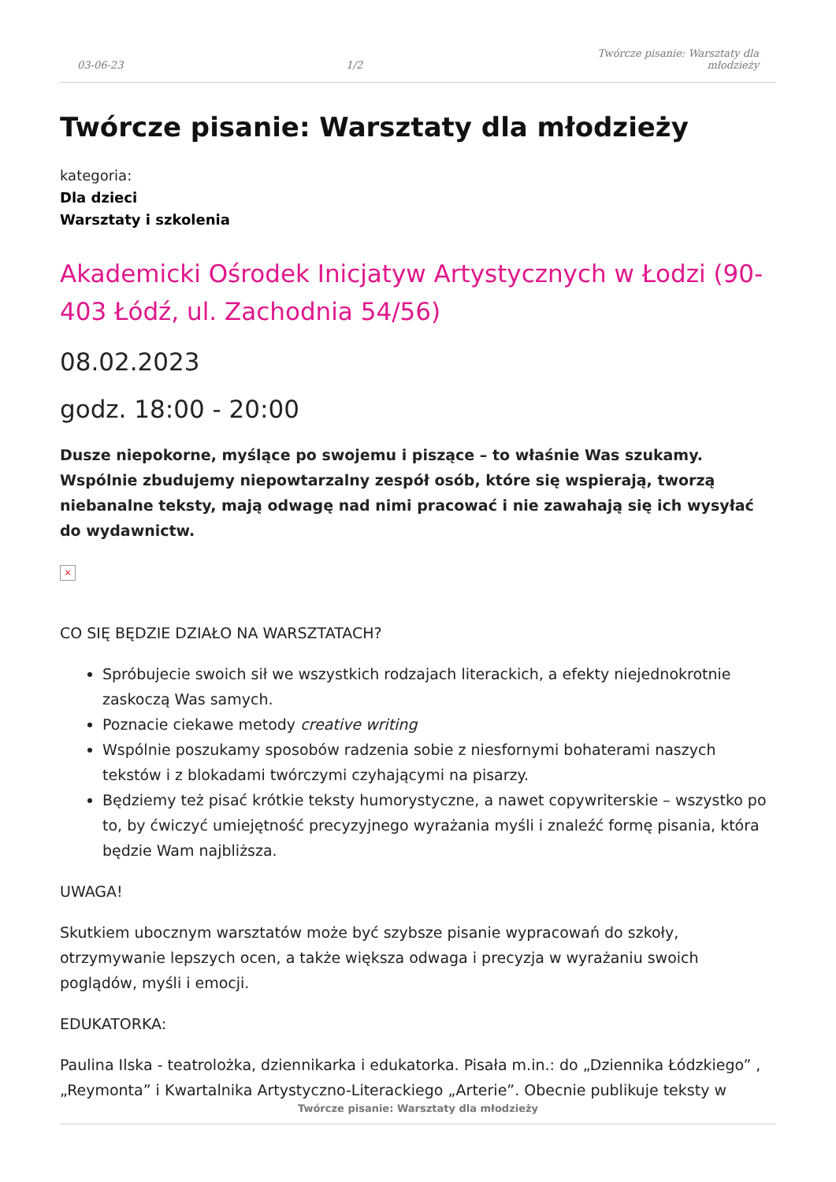03-06-23 1/2 Twórcze pisanie: Warsztaty dla młodzieży
Twórcze pisanie: Warsztaty dla młodzieży
kategoria:
Dla dzieci
Warsztaty i szkolenia
Akademicki Ośrodek Inicjatyw Artystycznych w Łodzi (90-403 Łódź, ul. Zachodnia 54/56)
08.02.2023
godz. 18:00 - 20:00
Dusze niepokorne, myślące po swojemu i piszące – to właśnie Was szukamy. Wspólnie zbudujemy niepowtarzalny zespół osób, które się wspierają, tworzą niebanalne teksty, mają odwagę nad nimi pracować i nie zawahają się ich wysyłać do wydawnictw.
×
CO SIĘ BĘDZIE DZIAŁO NA WARSZTATACH?
Spróbujecie swoich sił we wszystkich rodzajach literackich, a efekty niejednokrotnie zaskoczą Was samych.
Poznacie ciekawe metody creative writing
Wspólnie poszukamy sposobów radzenia sobie z niesfornymi bohaterami naszych tekstów i z blokadami twórczymi czyhającymi na pisarzy.
Będziemy też pisać krótkie teksty humorystyczne, a nawet copywriterskie – wszystko po to, by ćwiczyć umiejętność precyzyjnego wyrażania myśli i znaleźć formę pisania, która będzie Wam najbliższa.
UWAGA!
Skutkiem ubocznym warsztatów może być szybsze pisanie wypracowań do szkoły, otrzymywanie lepszych ocen, a także większa odwaga i precyzja w wyrażaniu swoich poglądów, myśli i emocji.
EDUKATORKA:
Paulina Ilska - teatrolożka, dziennikarka i edukatorka. Pisała m.in.: do „Dziennika Łódzkiego” , „Reymonta” i Kwartalnika Artystyczno-Literackiego „Arterie”. Obecnie publikuje teksty w
Twórcze pisanie: Warsztaty dla młodzieży